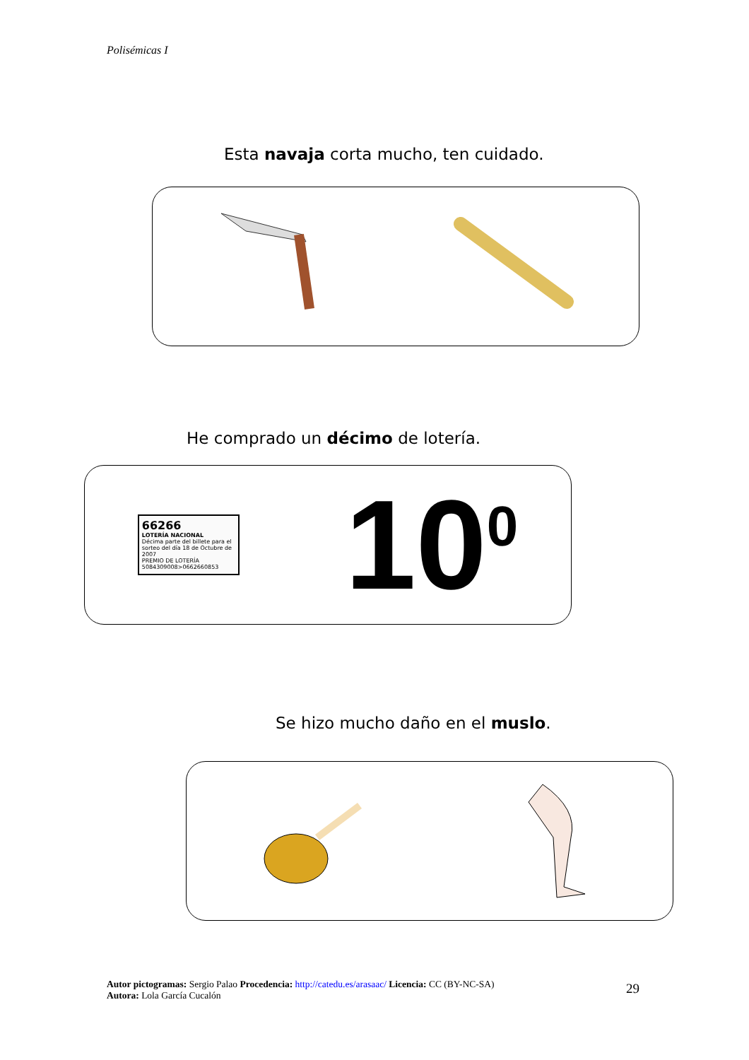Polisémicas I
Esta navaja corta mucho, ten cuidado.
He comprado un décimo de lotería.
66266
LOTERÍA NACIONAL
Décima parte del billete para el sorteo del día 18 de Octubre de 2007
PREMIO DE LOTERÍA 5084309008>0662660853
10<sup>0</sup>
Se hizo mucho daño en el muslo.
Autor pictogramas: Sergio Palao Procedencia: http://catedu.es/arasaac/ Licencia: CC (BY-NC-SA)
Autora: Lola García Cucalón
29